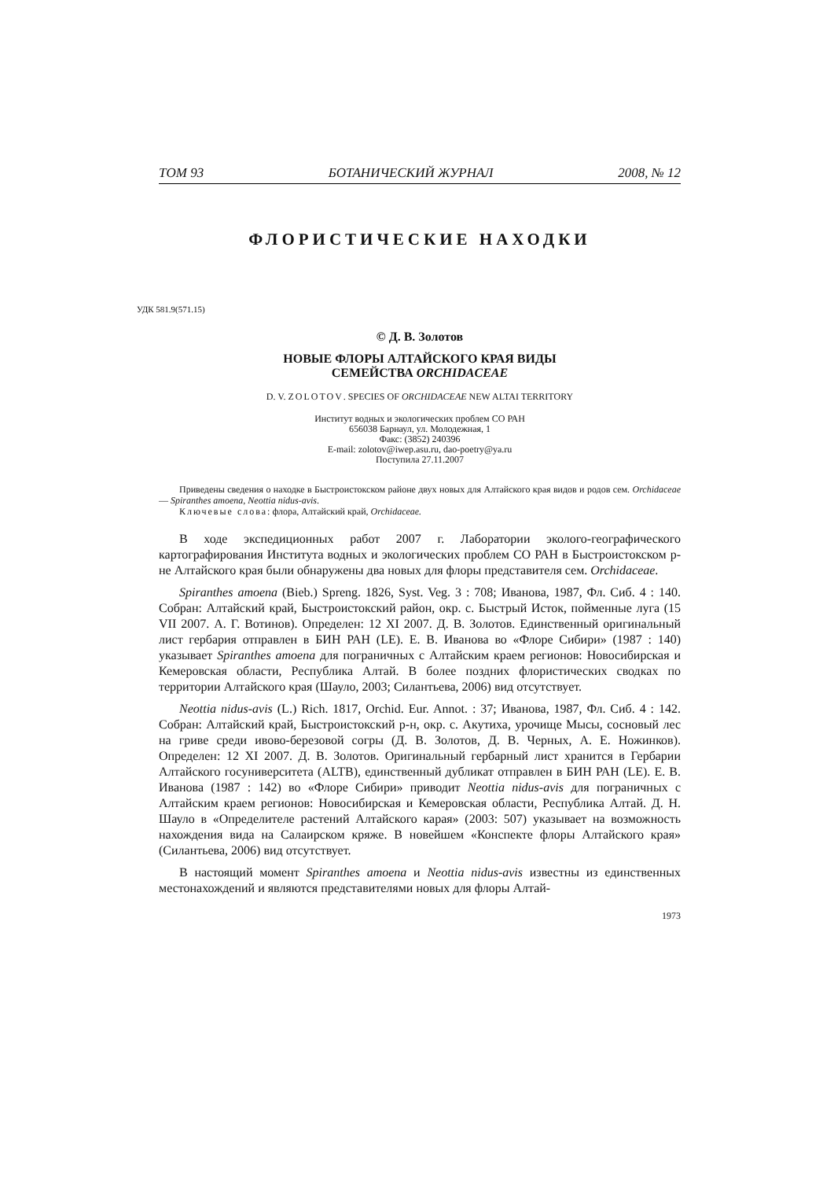ТОМ 93 БОТАНИЧЕСКИЙ ЖУРНАЛ 2008, № 12
ФЛОРИСТИЧЕСКИЕ НАХОДКИ
УДК 581.9(571.15)
© Д. В. Золотов
НОВЫЕ ФЛОРЫ АЛТАЙСКОГО КРАЯ ВИДЫ
СЕМЕЙСТВА ORCHIDACEAE
D. V. ZOLOTOV. SPECIES OF ORCHIDACEAE NEW ALTAI TERRITORY
Институт водных и экологических проблем СО РАН
656038 Барнаул, ул. Молодежная, 1
Факс: (3852) 240396
E-mail: zolotov@iwep.asu.ru, dao-poetry@ya.ru
Поступила 27.11.2007
Приведены сведения о находке в Быстроистокском районе двух новых для Алтайского края видов и родов сем. Orchidaceae — Spiranthes amoena, Neottia nidus-avis.
Ключевые слова: флора, Алтайский край, Orchidaceae.
В ходе экспедиционных работ 2007 г. Лаборатории эколого-географического картографирования Института водных и экологических проблем СО РАН в Быстроистокском р-не Алтайского края были обнаружены два новых для флоры представителя сем. Orchidaceae.
Spiranthes amoena (Bieb.) Spreng. 1826, Syst. Veg. 3 : 708; Иванова, 1987, Фл. Сиб. 4 : 140. Собран: Алтайский край, Быстроистокский район, окр. с. Быстрый Исток, пойменные луга (15 VII 2007. А. Г. Вотинов). Определен: 12 XI 2007. Д. В. Золотов. Единственный оригинальный лист гербария отправлен в БИН РАН (LE). Е. В. Иванова во «Флоре Сибири» (1987 : 140) указывает Spiranthes amoena для пограничных с Алтайским краем регионов: Новосибирская и Кемеровская области, Республика Алтай. В более поздних флористических сводках по территории Алтайского края (Шауло, 2003; Силантьева, 2006) вид отсутствует.
Neottia nidus-avis (L.) Rich. 1817, Orchid. Eur. Annot. : 37; Иванова, 1987, Фл. Сиб. 4 : 142. Собран: Алтайский край, Быстроистокский р-н, окр. с. Акутиха, урочище Мысы, сосновый лес на гриве среди ивово-березовой согры (Д. В. Золотов, Д. В. Черных, А. Е. Ножинков). Определен: 12 XI 2007. Д. В. Золотов. Оригинальный гербарный лист хранится в Гербарии Алтайского госуниверситета (ALTB), единственный дубликат отправлен в БИН РАН (LE). Е. В. Иванова (1987 : 142) во «Флоре Сибири» приводит Neottia nidus-avis для пограничных с Алтайским краем регионов: Новосибирская и Кемеровская области, Республика Алтай. Д. Н. Шауло в «Определителе растений Алтайского карая» (2003: 507) указывает на возможность нахождения вида на Салаирском кряже. В новейшем «Конспекте флоры Алтайского края» (Силантьева, 2006) вид отсутствует.
В настоящий момент Spiranthes amoena и Neottia nidus-avis известны из единственных местонахождений и являются представителями новых для флоры Алтай-
1973